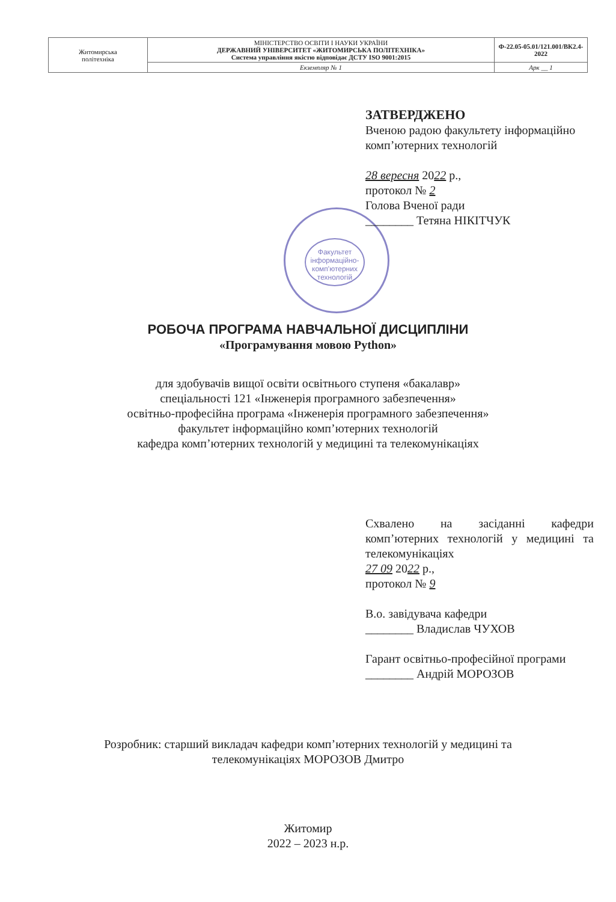| Житомирська політехніка | МІНІСТЕРСТВО ОСВІТИ І НАУКИ УКРАЇНИ ДЕРЖАВНИЙ УНІВЕРСИТЕТ «ЖИТОМИРСЬКА ПОЛІТЕХНІКА» Система управління якістю відповідає ДСТУ ISO 9001:2015 | Ф-22.05-05.01/121.001/ВК2.4-2022 |
| | Екземпляр № 1 | Арк __ 1 |
Факультет інформаційно-комп'ютерних технологій
ЗАТВЕРДЖЕНО
Вченою радою факультету інформаційно комп’ютерних технологій
28 вересня 2022 р.,
протокол № 2
Голова Вченої ради
________ Тетяна НІКІТЧУК
РОБОЧА ПРОГРАМА НАВЧАЛЬНОЇ ДИСЦИПЛІНИ
«Програмування мовою Python»
для здобувачів вищої освіти освітнього ступеня «бакалавр»
спеціальності 121 «Інженерія програмного забезпечення»
освітньо-професійна програма «Інженерія програмного забезпечення»
факультет інформаційно комп’ютерних технологій
кафедра комп’ютерних технологій у медицині та телекомунікаціях
Схвалено на засіданні кафедри комп’ютерних технологій у медицині та телекомунікаціях
27 09 2022 р.,
протокол № 9
В.о. завідувача кафедри
________ Владислав ЧУХОВ
Гарант освітньо-професійної програми
________ Андрій МОРОЗОВ
Розробник: старший викладач кафедри комп’ютерних технологій у медицині та
телекомунікаціях МОРОЗОВ Дмитро
Житомир
2022 – 2023 н.р.